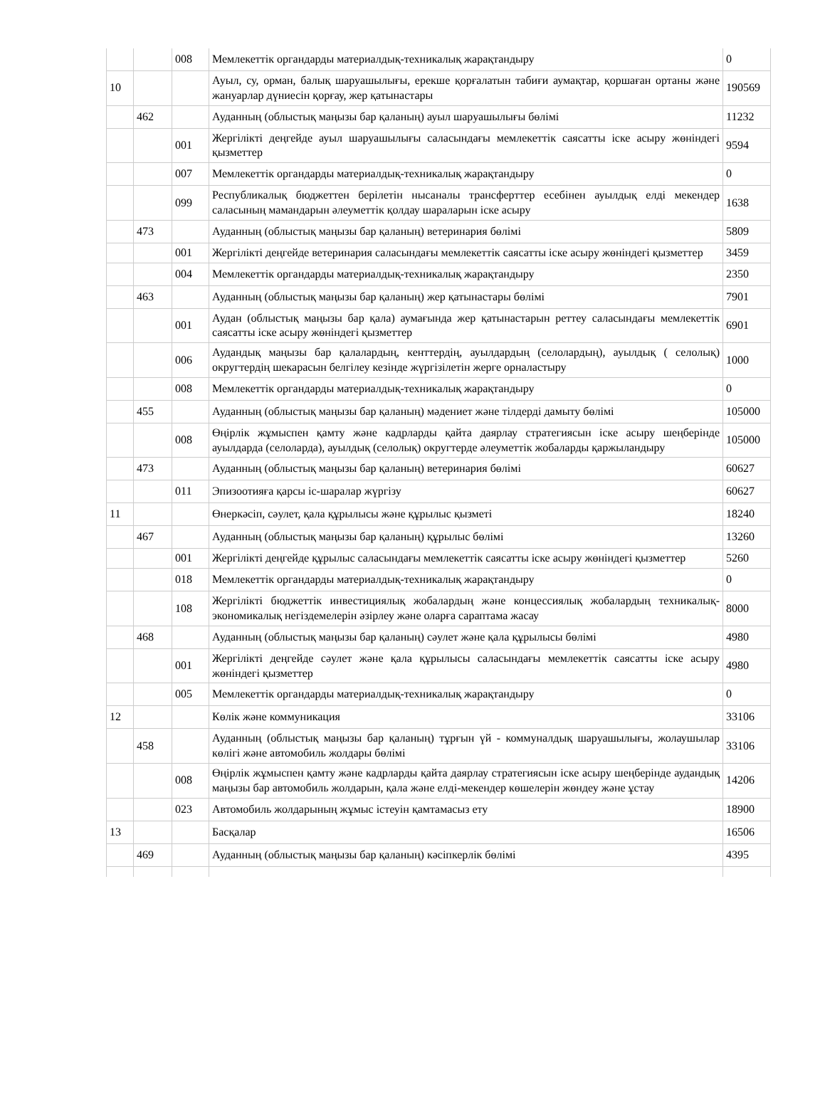| | | 008 | Мемлекеттік органдарды материалдық-техникалық жарақтандыру | 0 |
| 10 | | | Ауыл, су, орман, балық шаруашылығы, ерекше қорғалатын табиғи аумақтар, қоршаған ортаны және жануарлар дүниесін қорғау, жер қатынастары | 190569 |
| | 462 | | Ауданның (облыстық маңызы бар қаланың) ауыл шаруашылығы бөлімі | 11232 |
| | | 001 | Жергілікті деңгейде ауыл шаруашылығы саласындағы мемлекеттік саясатты іске асыру жөніндегі қызметтер | 9594 |
| | | 007 | Мемлекеттік органдарды материалдық-техникалық жарақтандыру | 0 |
| | | 099 | Республикалық бюджеттен берілетін нысаналы трансферттер есебінен ауылдық елді мекендер саласының мамандарын әлеуметтік қолдау шараларын іске асыру | 1638 |
| | 473 | | Ауданның (облыстық маңызы бар қаланың) ветеринария бөлімі | 5809 |
| | | 001 | Жергілікті деңгейде ветеринария саласындағы мемлекеттік саясатты іске асыру жөніндегі қызметтер | 3459 |
| | | 004 | Мемлекеттік органдарды материалдық-техникалық жарақтандыру | 2350 |
| | 463 | | Ауданның (облыстық маңызы бар қаланың) жер қатынастары бөлімі | 7901 |
| | | 001 | Аудан (облыстық маңызы бар қала) аумағында жер қатынастарын реттеу саласындағы мемлекеттік саясатты іске асыру жөніндегі қызметтер | 6901 |
| | | 006 | Аудандық маңызы бар қалалардың, кенттердің, ауылдардың (селолардың), ауылдық ( селолық) округтердің шекарасын белгілеу кезінде жүргізілетін жерге орналастыру | 1000 |
| | | 008 | Мемлекеттік органдарды материалдық-техникалық жарақтандыру | 0 |
| | 455 | | Ауданның (облыстық маңызы бар қаланың) мәдениет және тілдерді дамыту бөлімі | 105000 |
| | | 008 | Өңірлік жұмыспен қамту және кадрларды қайта даярлау стратегиясын іске асыру шеңберінде ауылдарда (селоларда), ауылдық (селолық) округтерде әлеуметтік жобаларды қаржыландыру | 105000 |
| | 473 | | Ауданның (облыстық маңызы бар қаланың) ветеринария бөлімі | 60627 |
| | | 011 | Эпизоотияға қарсы іс-шаралар жүргізу | 60627 |
| 11 | | | Өнеркәсіп, сәулет, қала құрылысы және құрылыс қызметі | 18240 |
| | 467 | | Ауданның (облыстық маңызы бар қаланың) құрылыс бөлімі | 13260 |
| | | 001 | Жергілікті деңгейде құрылыс саласындағы мемлекеттік саясатты іске асыру жөніндегі қызметтер | 5260 |
| | | 018 | Мемлекеттік органдарды материалдық-техникалық жарақтандыру | 0 |
| | | 108 | Жергілікті бюджеттік инвестициялық жобалардың және концессиялық жобалардың техникалық-экономикалық негіздемелерін әзірлеу және оларға сараптама жасау | 8000 |
| | 468 | | Ауданның (облыстық маңызы бар қаланың) сәулет және қала құрылысы бөлімі | 4980 |
| | | 001 | Жергілікті деңгейде сәулет және қала құрылысы саласындағы мемлекеттік саясатты іске асыру жөніндегі қызметтер | 4980 |
| | | 005 | Мемлекеттік органдарды материалдық-техникалық жарақтандыру | 0 |
| 12 | | | Көлік және коммуникация | 33106 |
| | 458 | | Ауданның (облыстық маңызы бар қаланың) тұрғын үй - коммуналдық шаруашылығы, жолаушылар көлігі және автомобиль жолдары бөлімі | 33106 |
| | | 008 | Өңірлік жұмыспен қамту және кадрларды қайта даярлау стратегиясын іске асыру шеңберінде аудандық маңызы бар автомобиль жолдарын, қала және елді-мекендер көшелерін жөндеу және ұстау | 14206 |
| | | 023 | Автомобиль жолдарының жұмыс істеуін қамтамасыз ету | 18900 |
| 13 | | | Басқалар | 16506 |
| | 469 | | Ауданның (облыстық маңызы бар қаланың) кәсіпкерлік бөлімі | 4395 |